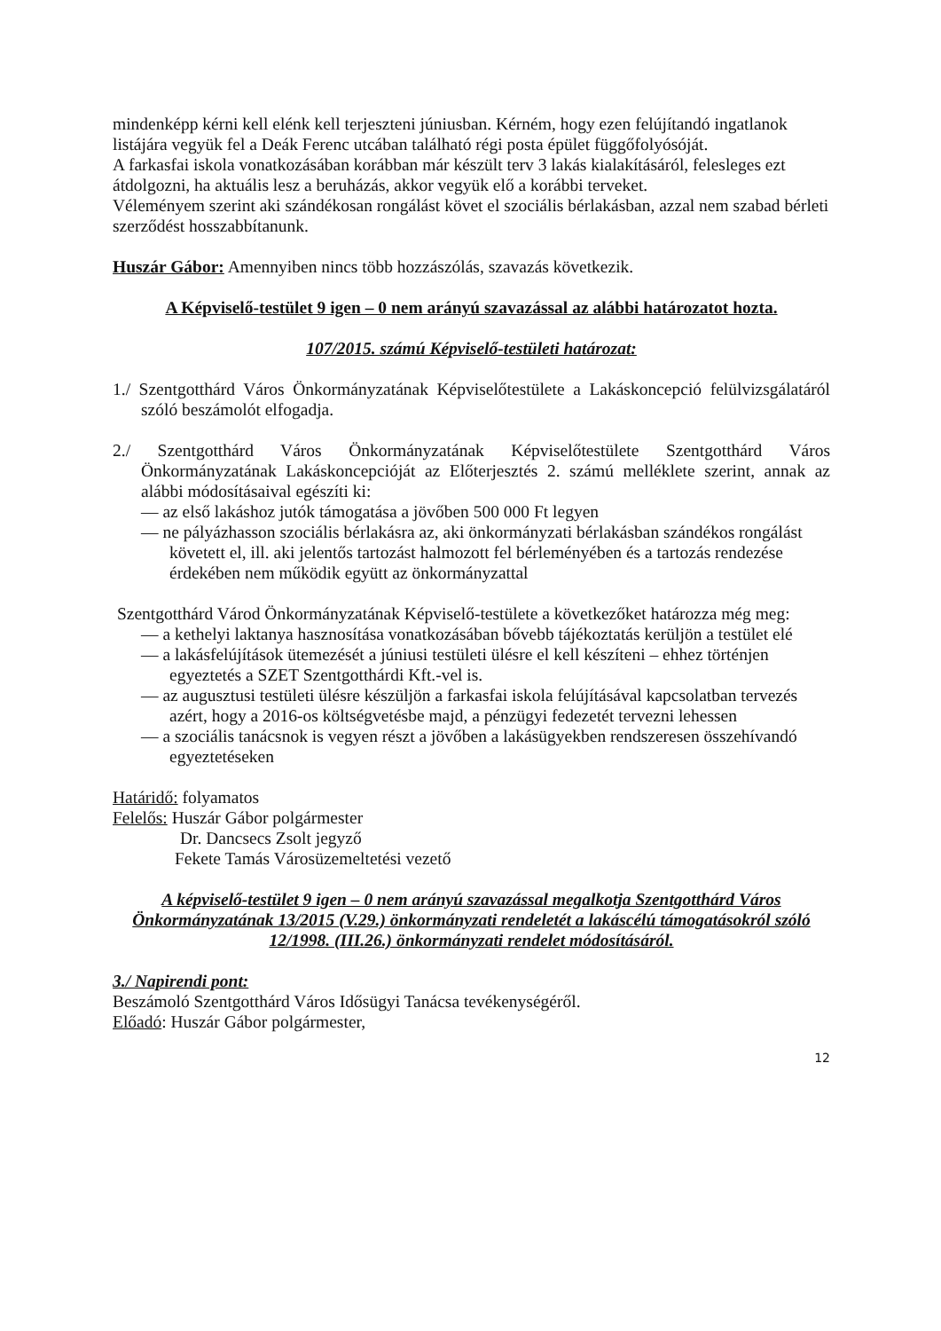mindenképp kérni kell elénk kell terjeszteni júniusban. Kérném, hogy ezen felújítandó ingatlanok listájára vegyük fel a Deák Ferenc utcában található régi posta épület függőfolyósóját.
A farkasfai iskola vonatkozásában korábban már készült terv 3 lakás kialakításáról, felesleges ezt átdolgozni, ha aktuális lesz a beruházás, akkor vegyük elő a korábbi terveket.
Véleményem szerint aki szándékosan rongálást követ el szociális bérlakásban, azzal nem szabad bérleti szerződést hosszabbítanunk.
Huszár Gábor: Amennyiben nincs több hozzászólás, szavazás következik.
A Képviselő-testület 9 igen – 0 nem arányú szavazással az alábbi határozatot hozta.
107/2015. számú Képviselő-testületi határozat:
1./ Szentgotthárd Város Önkormányzatának Képviselőtestülete a Lakáskoncepció felülvizsgálatáról szóló beszámolót elfogadja.
2./ Szentgotthárd Város Önkormányzatának Képviselőtestülete Szentgotthárd Város Önkormányzatának Lakáskoncepcióját az Előterjesztés 2. számú melléklete szerint, annak az alábbi módosításaival egészíti ki:
— az első lakáshoz jutók támogatása a jövőben 500 000 Ft legyen
— ne pályázhasson szociális bérlakásra az, aki önkormányzati bérlakásban szándékos rongálást követett el, ill. aki jelentős tartozást halmozott fel bérleményében és a tartozás rendezése érdekében nem működik együtt az önkormányzattal
Szentgotthárd Várod Önkormányzatának Képviselő-testülete a következőket határozza még meg:
— a kethelyi laktanya hasznosítása vonatkozásában bővebb tájékoztatás kerüljön a testület elé
— a lakásfelújítások ütemezését a júniusi testületi ülésre el kell készíteni – ehhez történjen egyeztetés a SZET Szentgotthárdi Kft.-vel is.
— az augusztusi testületi ülésre készüljön a farkasfai iskola felújításával kapcsolatban tervezés azért, hogy a 2016-os költségvetésbe majd, a pénzügyi fedezetét tervezni lehessen
— a szociális tanácsnok is vegyen részt a jövőben a lakásügyekben rendszeresen összehívandó egyeztetéseken
Határidő: folyamatos
Felelős: Huszár Gábor polgármester
Dr. Dancsecs Zsolt jegyző
Fekete Tamás Városüzemeltetési vezető
A képviselő-testület 9 igen – 0 nem arányú szavazással megalkotja Szentgotthárd Város Önkormányzatának 13/2015 (V.29.) önkormányzati rendeletét a lakáscélú támogatásokról szóló 12/1998. (III.26.) önkormányzati rendelet módosításáról.
3./ Napirendi pont:
Beszámoló Szentgotthárd Város Idősügyi Tanácsa tevékenységéről.
Előadó: Huszár Gábor polgármester,
12